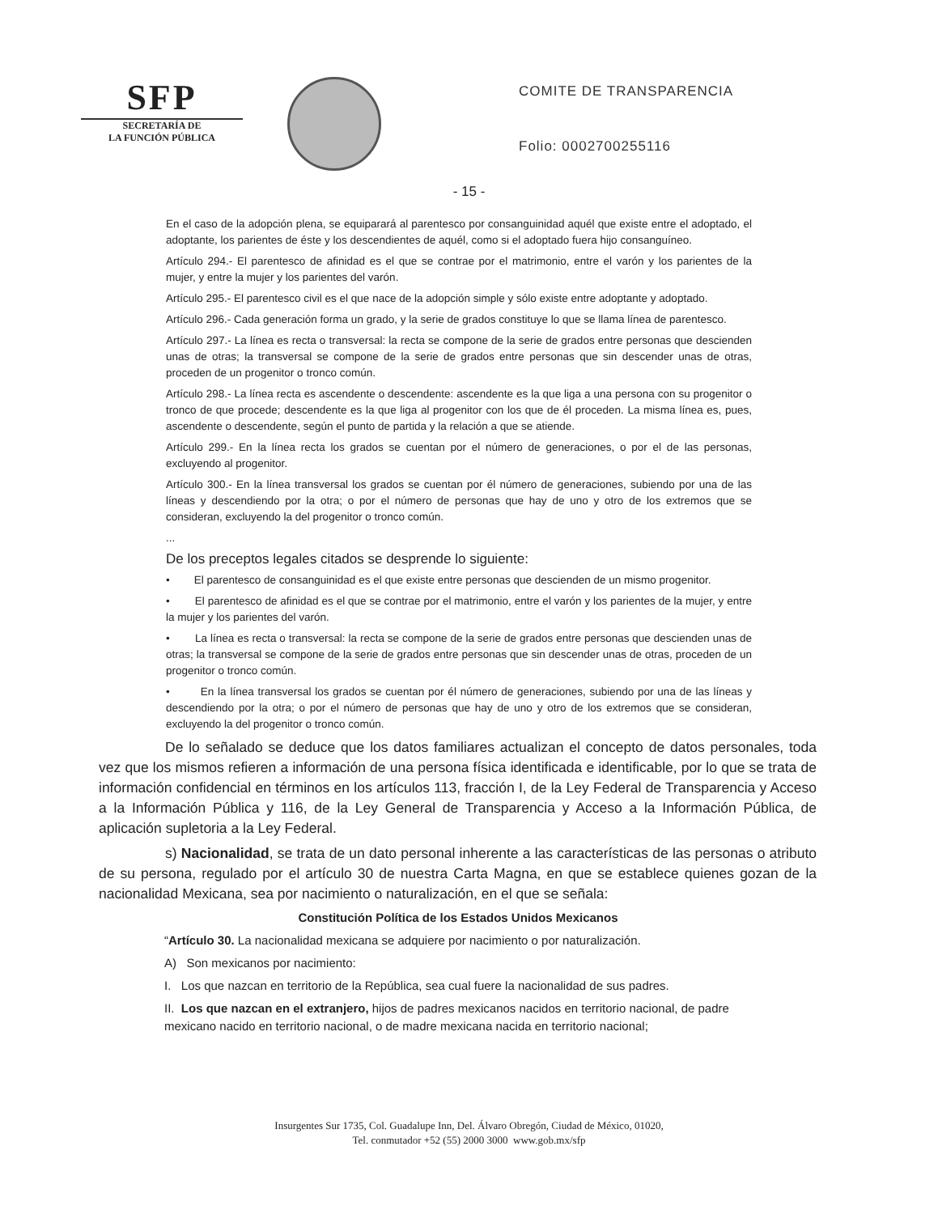SFP
SECRETARÍA DE
LA FUNCIÓN PÚBLICA
COMITE DE TRANSPARENCIA
Folio: 0002700255116
- 15 -
En el caso de la adopción plena, se equiparará al parentesco por consanguinidad aquél que existe entre el adoptado, el adoptante, los parientes de éste y los descendientes de aquél, como si el adoptado fuera hijo consanguíneo.
Artículo 294.- El parentesco de afinidad es el que se contrae por el matrimonio, entre el varón y los parientes de la mujer, y entre la mujer y los parientes del varón.
Artículo 295.- El parentesco civil es el que nace de la adopción simple y sólo existe entre adoptante y adoptado.
Artículo 296.- Cada generación forma un grado, y la serie de grados constituye lo que se llama línea de parentesco.
Artículo 297.- La línea es recta o transversal: la recta se compone de la serie de grados entre personas que descienden unas de otras; la transversal se compone de la serie de grados entre personas que sin descender unas de otras, proceden de un progenitor o tronco común.
Artículo 298.- La línea recta es ascendente o descendente: ascendente es la que liga a una persona con su progenitor o tronco de que procede; descendente es la que liga al progenitor con los que de él proceden. La misma línea es, pues, ascendente o descendente, según el punto de partida y la relación a que se atiende.
Artículo 299.- En la línea recta los grados se cuentan por el número de generaciones, o por el de las personas, excluyendo al progenitor.
Artículo 300.- En la línea transversal los grados se cuentan por él número de generaciones, subiendo por una de las líneas y descendiendo por la otra; o por el número de personas que hay de uno y otro de los extremos que se consideran, excluyendo la del progenitor o tronco común.
...
De los preceptos legales citados se desprende lo siguiente:
• El parentesco de consanguinidad es el que existe entre personas que descienden de un mismo progenitor.
• El parentesco de afinidad es el que se contrae por el matrimonio, entre el varón y los parientes de la mujer, y entre la mujer y los parientes del varón.
• La línea es recta o transversal: la recta se compone de la serie de grados entre personas que descienden unas de otras; la transversal se compone de la serie de grados entre personas que sin descender unas de otras, proceden de un progenitor o tronco común.
• En la línea transversal los grados se cuentan por él número de generaciones, subiendo por una de las líneas y descendiendo por la otra; o por el número de personas que hay de uno y otro de los extremos que se consideran, excluyendo la del progenitor o tronco común.
De lo señalado se deduce que los datos familiares actualizan el concepto de datos personales, toda vez que los mismos refieren a información de una persona física identificada e identificable, por lo que se trata de información confidencial en términos en los artículos 113, fracción I, de la Ley Federal de Transparencia y Acceso a la Información Pública y 116, de la Ley General de Transparencia y Acceso a la Información Pública, de aplicación supletoria a la Ley Federal.
s) Nacionalidad, se trata de un dato personal inherente a las características de las personas o atributo de su persona, regulado por el artículo 30 de nuestra Carta Magna, en que se establece quienes gozan de la nacionalidad Mexicana, sea por nacimiento o naturalización, en el que se señala:
Constitución Política de los Estados Unidos Mexicanos
“Artículo 30. La nacionalidad mexicana se adquiere por nacimiento o por naturalización.
A) Son mexicanos por nacimiento:
I. Los que nazcan en territorio de la República, sea cual fuere la nacionalidad de sus padres.
II. Los que nazcan en el extranjero, hijos de padres mexicanos nacidos en territorio nacional, de padre mexicano nacido en territorio nacional, o de madre mexicana nacida en territorio nacional;
Insurgentes Sur 1735, Col. Guadalupe Inn, Del. Álvaro Obregón, Ciudad de México, 01020,
Tel. conmutador +52 (55) 2000 3000 www.gob.mx/sfp